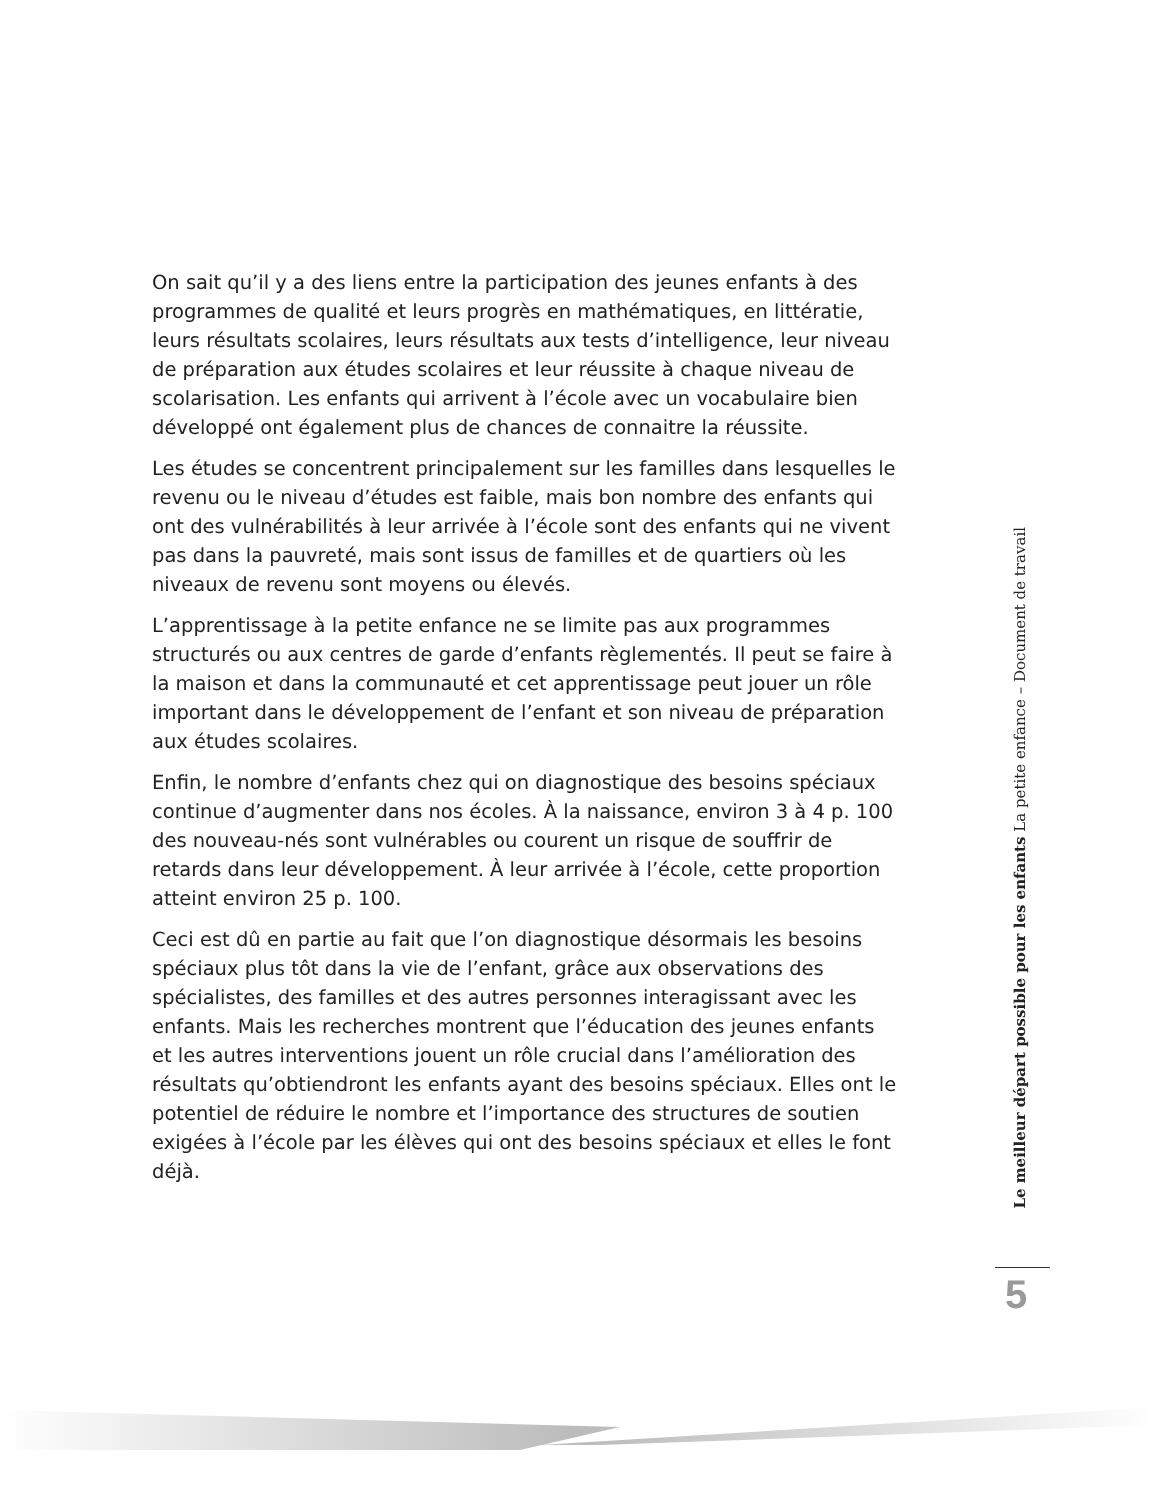On sait qu’il y a des liens entre la participation des jeunes enfants à des programmes de qualité et leurs progrès en mathématiques, en littératie, leurs résultats scolaires, leurs résultats aux tests d’intelligence, leur niveau de préparation aux études scolaires et leur réussite à chaque niveau de scolarisation. Les enfants qui arrivent à l’école avec un vocabulaire bien développé ont également plus de chances de connaitre la réussite.
Les études se concentrent principalement sur les familles dans lesquelles le revenu ou le niveau d’études est faible, mais bon nombre des enfants qui ont des vulnérabilités à leur arrivée à l’école sont des enfants qui ne vivent pas dans la pauvreté, mais sont issus de familles et de quartiers où les niveaux de revenu sont moyens ou élevés.
L’apprentissage à la petite enfance ne se limite pas aux programmes structurés ou aux centres de garde d’enfants règlementés. Il peut se faire à la maison et dans la communauté et cet apprentissage peut jouer un rôle important dans le développement de l’enfant et son niveau de préparation aux études scolaires.
Enfin, le nombre d’enfants chez qui on diagnostique des besoins spéciaux continue d’augmenter dans nos écoles. À la naissance, environ 3 à 4 p. 100 des nouveau-nés sont vulnérables ou courent un risque de souffrir de retards dans leur développement. À leur arrivée à l’école, cette proportion atteint environ 25 p. 100.
Ceci est dû en partie au fait que l’on diagnostique désormais les besoins spéciaux plus tôt dans la vie de l’enfant, grâce aux observations des spécialistes, des familles et des autres personnes interagissant avec les enfants. Mais les recherches montrent que l’éducation des jeunes enfants et les autres interventions jouent un rôle crucial dans l’amélioration des résultats qu’obtiendront les enfants ayant des besoins spéciaux. Elles ont le potentiel de réduire le nombre et l’importance des structures de soutien exigées à l’école par les élèves qui ont des besoins spéciaux et elles le font déjà.
Le meilleur départ possible pour les enfants La petite enfance – Document de travail
5